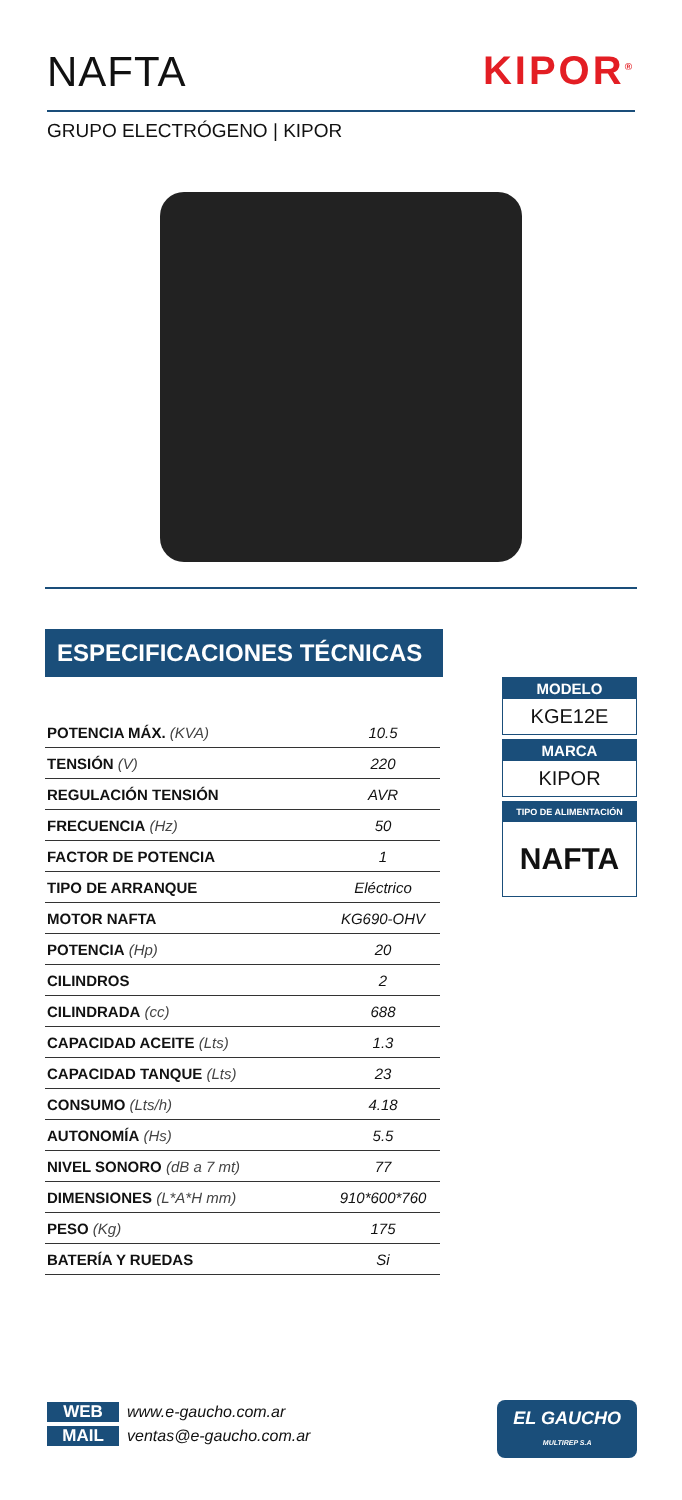NAFTA KIPOR<sup>®</sup>
GRUPO ELECTRÓGENO | KIPOR
ESPECIFICACIONES TÉCNICAS
| POTENCIA MÁX. (KVA) | 10.5 |
| TENSIÓN (V) | 220 |
| REGULACIÓN TENSIÓN | AVR |
| FRECUENCIA (Hz) | 50 |
| FACTOR DE POTENCIA | 1 |
| TIPO DE ARRANQUE | Eléctrico |
| MOTOR NAFTA | KG690-OHV |
| POTENCIA (Hp) | 20 |
| CILINDROS | 2 |
| CILINDRADA (cc) | 688 |
| CAPACIDAD ACEITE (Lts) | 1.3 |
| CAPACIDAD TANQUE (Lts) | 23 |
| CONSUMO (Lts/h) | 4.18 |
| AUTONOMÍA (Hs) | 5.5 |
| NIVEL SONORO (dB a 7 mt) | 77 |
| DIMENSIONES (L*A*H mm) | 910*600*760 |
| PESO (Kg) | 175 |
| BATERÍA Y RUEDAS | Si |
MODELO
KGE12E
MARCA
KIPOR
TIPO DE ALIMENTACIÓN
NAFTA
WEB www.e-gaucho.com.ar
MAIL ventas@e-gaucho.com.ar
EL GAUCHO
MULTIREP S.A